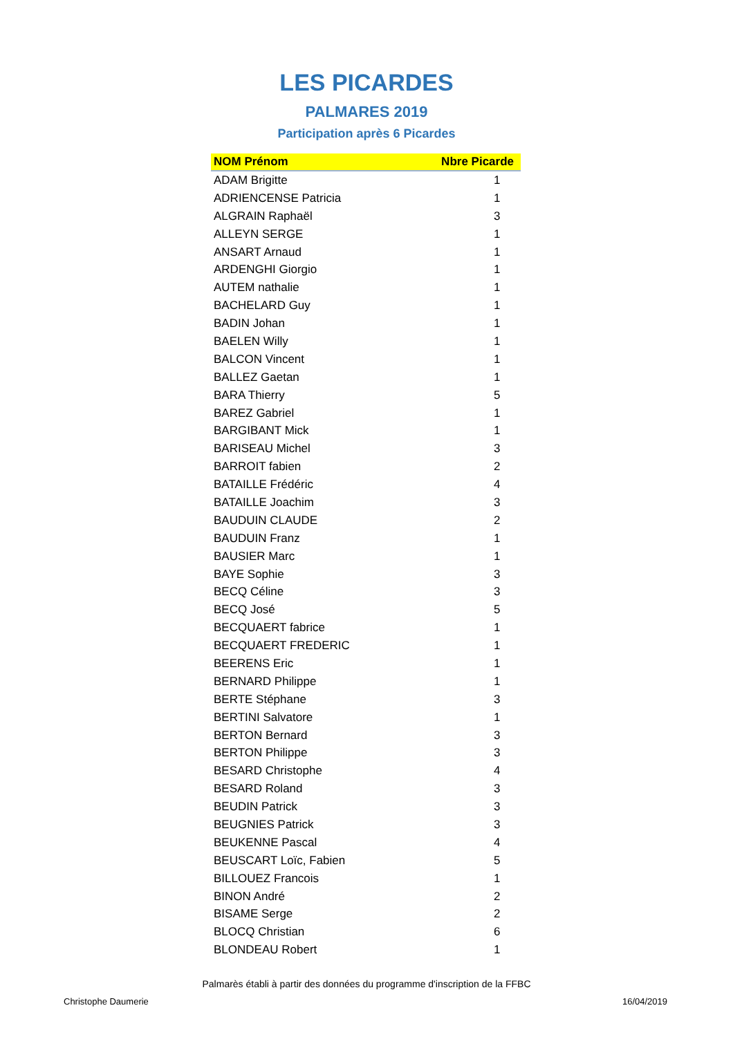LES PICARDES
PALMARES 2019
Participation après 6 Picardes
| NOM Prénom | Nbre Picarde |
| --- | --- |
| ADAM Brigitte | 1 |
| ADRIENCENSE Patricia | 1 |
| ALGRAIN Raphaël | 3 |
| ALLEYN SERGE | 1 |
| ANSART Arnaud | 1 |
| ARDENGHI Giorgio | 1 |
| AUTEM nathalie | 1 |
| BACHELARD Guy | 1 |
| BADIN Johan | 1 |
| BAELEN Willy | 1 |
| BALCON Vincent | 1 |
| BALLEZ Gaetan | 1 |
| BARA Thierry | 5 |
| BAREZ Gabriel | 1 |
| BARGIBANT Mick | 1 |
| BARISEAU Michel | 3 |
| BARROIT fabien | 2 |
| BATAILLE Frédéric | 4 |
| BATAILLE Joachim | 3 |
| BAUDUIN CLAUDE | 2 |
| BAUDUIN Franz | 1 |
| BAUSIER Marc | 1 |
| BAYE Sophie | 3 |
| BECQ Céline | 3 |
| BECQ José | 5 |
| BECQUAERT fabrice | 1 |
| BECQUAERT FREDERIC | 1 |
| BEERENS Eric | 1 |
| BERNARD Philippe | 1 |
| BERTE Stéphane | 3 |
| BERTINI Salvatore | 1 |
| BERTON Bernard | 3 |
| BERTON Philippe | 3 |
| BESARD Christophe | 4 |
| BESARD Roland | 3 |
| BEUDIN Patrick | 3 |
| BEUGNIES Patrick | 3 |
| BEUKENNE Pascal | 4 |
| BEUSCART Loïc, Fabien | 5 |
| BILLOUEZ Francois | 1 |
| BINON André | 2 |
| BISAME Serge | 2 |
| BLOCQ Christian | 6 |
| BLONDEAU Robert | 1 |
Palmarès établi à partir des données du programme d'inscription de la FFBC
Christophe Daumerie 16/04/2019